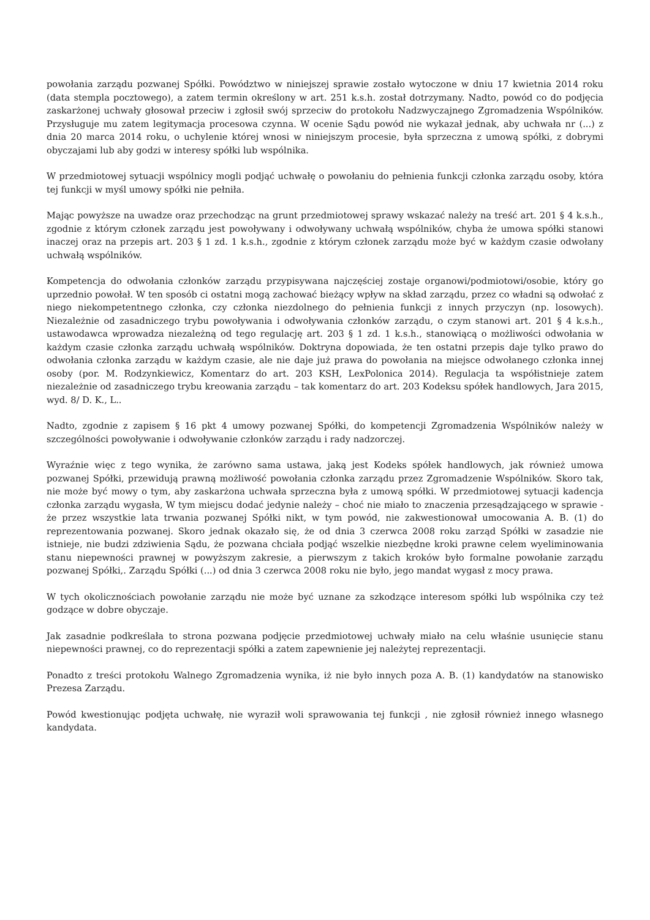powołania zarządu pozwanej Spółki. Powództwo w niniejszej sprawie zostało wytoczone w dniu 17 kwietnia 2014 roku (data stempla pocztowego), a zatem termin określony w art. 251 k.s.h. został dotrzymany. Nadto, powód co do podjęcia zaskarżonej uchwały głosował przeciw i zgłosił swój sprzeciw do protokołu Nadzwyczajnego Zgromadzenia Wspólników. Przysługuje mu zatem legitymacja procesowa czynna. W ocenie Sądu powód nie wykazał jednak, aby uchwała nr (...) z dnia 20 marca 2014 roku, o uchylenie której wnosi w niniejszym procesie, była sprzeczna z umową spółki, z dobrymi obyczajami lub aby godzi w interesy spółki lub wspólnika.
W przedmiotowej sytuacji wspólnicy mogli podjąć uchwałę o powołaniu do pełnienia funkcji członka zarządu osoby, która tej funkcji w myśl umowy spółki nie pełniła.
Mając powyższe na uwadze oraz przechodząc na grunt przedmiotowej sprawy wskazać należy na treść art. 201 § 4 k.s.h., zgodnie z którym członek zarządu jest powoływany i odwoływany uchwałą wspólników, chyba że umowa spółki stanowi inaczej oraz na przepis art. 203 § 1 zd. 1 k.s.h., zgodnie z którym członek zarządu może być w każdym czasie odwołany uchwałą wspólników.
Kompetencja do odwołania członków zarządu przypisywana najczęściej zostaje organowi/podmiotowi/osobie, który go uprzednio powołał. W ten sposób ci ostatni mogą zachować bieżący wpływ na skład zarządu, przez co władni są odwołać z niego niekompetentnego członka, czy członka niezdolnego do pełnienia funkcji z innych przyczyn (np. losowych). Niezależnie od zasadniczego trybu powoływania i odwoływania członków zarządu, o czym stanowi art. 201 § 4 k.s.h., ustawodawca wprowadza niezależną od tego regulację art. 203 § 1 zd. 1 k.s.h., stanowiącą o możliwości odwołania w każdym czasie członka zarządu uchwałą wspólników. Doktryna dopowiada, że ten ostatni przepis daje tylko prawo do odwołania członka zarządu w każdym czasie, ale nie daje już prawa do powołania na miejsce odwołanego członka innej osoby (por. M. Rodzynkiewicz, Komentarz do art. 203 KSH, LexPolonica 2014). Regulacja ta współistnieje zatem niezależnie od zasadniczego trybu kreowania zarządu – tak komentarz do art. 203 Kodeksu spółek handlowych, Jara 2015, wyd. 8/ D. K., L..
Nadto, zgodnie z zapisem § 16 pkt 4 umowy pozwanej Spółki, do kompetencji Zgromadzenia Wspólników należy w szczególności powoływanie i odwoływanie członków zarządu i rady nadzorczej.
Wyraźnie więc z tego wynika, że zarówno sama ustawa, jaką jest Kodeks spółek handlowych, jak również umowa pozwanej Spółki, przewidują prawną możliwość powołania członka zarządu przez Zgromadzenie Wspólników. Skoro tak, nie może być mowy o tym, aby zaskarżona uchwała sprzeczna była z umową spółki. W przedmiotowej sytuacji kadencja członka zarządu wygasła, W tym miejscu dodać jedynie należy – choć nie miało to znaczenia przesądzającego w sprawie - że przez wszystkie lata trwania pozwanej Spółki nikt, w tym powód, nie zakwestionował umocowania A. B. (1) do reprezentowania pozwanej. Skoro jednak okazało się, że od dnia 3 czerwca 2008 roku zarząd Spółki w zasadzie nie istnieje, nie budzi zdziwienia Sądu, że pozwana chciała podjąć wszelkie niezbędne kroki prawne celem wyeliminowania stanu niepewności prawnej w powyższym zakresie, a pierwszym z takich kroków było formalne powołanie zarządu pozwanej Spółki,. Zarządu Spółki (...) od dnia 3 czerwca 2008 roku nie było, jego mandat wygasł z mocy prawa.
W tych okolicznościach powołanie zarządu nie może być uznane za szkodzące interesom spółki lub wspólnika czy też godzące w dobre obyczaje.
Jak zasadnie podkreślała to strona pozwana podjęcie przedmiotowej uchwały miało na celu właśnie usunięcie stanu niepewności prawnej, co do reprezentacji spółki a zatem zapewnienie jej należytej reprezentacji.
Ponadto z treści protokołu Walnego Zgromadzenia wynika, iż nie było innych poza A. B. (1) kandydatów na stanowisko Prezesa Zarządu.
Powód kwestionując podjęta uchwałę, nie wyraził woli sprawowania tej funkcji , nie zgłosił również innego własnego kandydata.